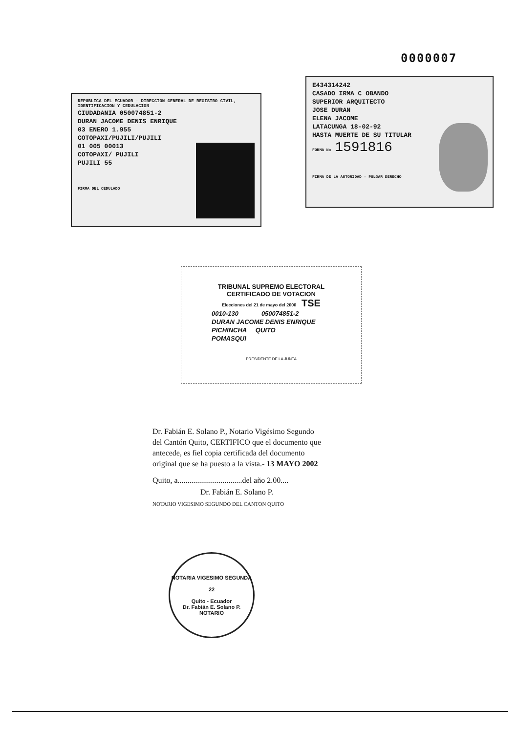0000007
REPUBLICA DEL ECUADOR · DIRECCION GENERAL DE REGISTRO CIVIL, IDENTIFICACION Y CEDULACION
CIUDADANIA 050074851-2
DURAN JACOME DENIS ENRIQUE
03 ENERO 1.955
COTOPAXI/PUJILI/PUJILI
01 005 00013
COTOPAXI/ PUJILI
PUJILI 55
FIRMA DEL CEDULADO
E434314242
CASADO IRMA C OBANDO
SUPERIOR ARQUITECTO
JOSE DURAN
ELENA JACOME
LATACUNGA 18-02-92
HASTA MUERTE DE SU TITULAR
FORMA No 1591816
FIRMA DE LA AUTORIDAD · PULGAR DERECHO
TRIBUNAL SUPREMO ELECTORAL
CERTIFICADO DE VOTACION
Elecciones del 21 de mayo del 2000 TSE
0010-130 050074851-2
DURAN JACOME DENIS ENRIQUE
PICHINCHA QUITO
POMASQUI
PRESIDENTE DE LA JUNTA
Dr. Fabián E. Solano P., Notario Vigésimo Segundo del Cantón Quito, CERTIFICO que el documento que antecede, es fiel copia certificada del documento original que se ha puesto a la vista.- 13 MAYO 2002
Quito, a.................................del año 2.00....
Dr. Fabián E. Solano P.
NOTARIO VIGESIMO SEGUNDO DEL CANTON QUITO
NOTARIA VIGESIMO SEGUNDA
22
Quito - Ecuador
Dr. Fabián E. Solano P.
NOTARIO